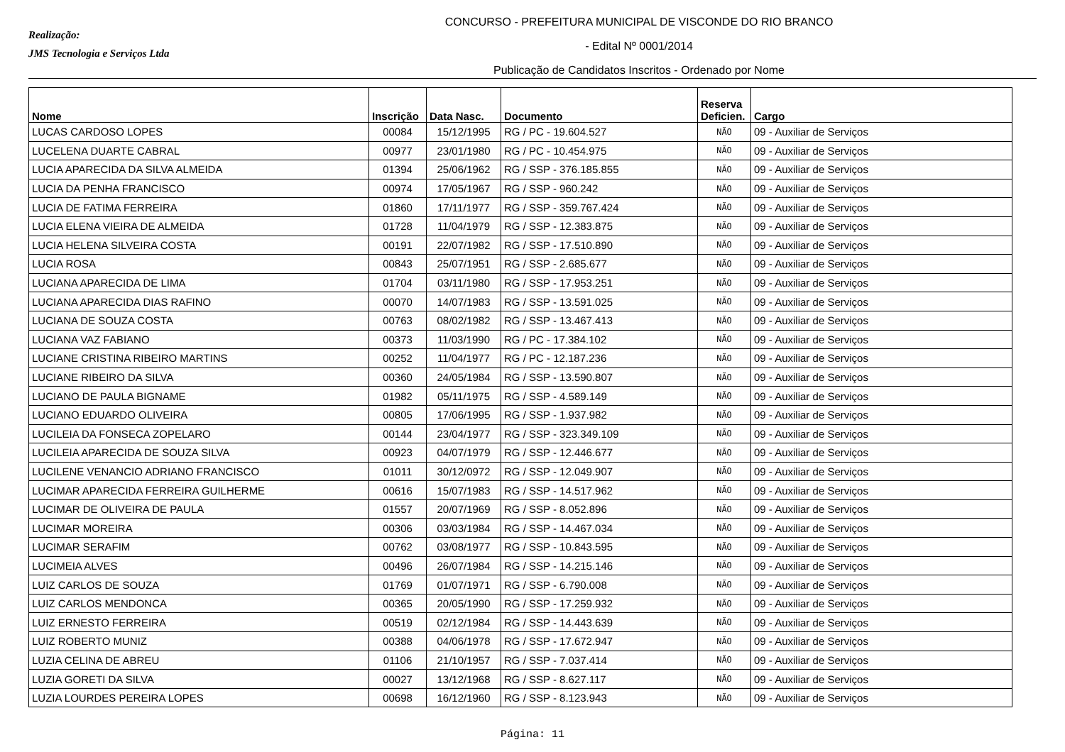Realização:
JMS Tecnologia e Serviços Ltda
CONCURSO - PREFEITURA MUNICIPAL DE VISCONDE DO RIO BRANCO
- Edital Nº 0001/2014
Publicação de Candidatos Inscritos - Ordenado por Nome
| Nome | Inscrição | Data Nasc. | Documento | Reserva Deficien. | Cargo |
| --- | --- | --- | --- | --- | --- |
| LUCAS CARDOSO LOPES | 00084 | 15/12/1995 | RG / PC - 19.604.527 | NÃO | 09 - Auxiliar de Serviços |
| LUCELENA DUARTE CABRAL | 00977 | 23/01/1980 | RG / PC - 10.454.975 | NÃO | 09 - Auxiliar de Serviços |
| LUCIA APARECIDA DA SILVA ALMEIDA | 01394 | 25/06/1962 | RG / SSP - 376.185.855 | NÃO | 09 - Auxiliar de Serviços |
| LUCIA DA PENHA FRANCISCO | 00974 | 17/05/1967 | RG / SSP - 960.242 | NÃO | 09 - Auxiliar de Serviços |
| LUCIA DE FATIMA FERREIRA | 01860 | 17/11/1977 | RG / SSP - 359.767.424 | NÃO | 09 - Auxiliar de Serviços |
| LUCIA ELENA VIEIRA DE ALMEIDA | 01728 | 11/04/1979 | RG / SSP - 12.383.875 | NÃO | 09 - Auxiliar de Serviços |
| LUCIA HELENA SILVEIRA COSTA | 00191 | 22/07/1982 | RG / SSP - 17.510.890 | NÃO | 09 - Auxiliar de Serviços |
| LUCIA ROSA | 00843 | 25/07/1951 | RG / SSP - 2.685.677 | NÃO | 09 - Auxiliar de Serviços |
| LUCIANA APARECIDA DE LIMA | 01704 | 03/11/1980 | RG / SSP - 17.953.251 | NÃO | 09 - Auxiliar de Serviços |
| LUCIANA APARECIDA DIAS RAFINO | 00070 | 14/07/1983 | RG / SSP - 13.591.025 | NÃO | 09 - Auxiliar de Serviços |
| LUCIANA DE SOUZA COSTA | 00763 | 08/02/1982 | RG / SSP - 13.467.413 | NÃO | 09 - Auxiliar de Serviços |
| LUCIANA VAZ FABIANO | 00373 | 11/03/1990 | RG / PC - 17.384.102 | NÃO | 09 - Auxiliar de Serviços |
| LUCIANE CRISTINA RIBEIRO MARTINS | 00252 | 11/04/1977 | RG / PC - 12.187.236 | NÃO | 09 - Auxiliar de Serviços |
| LUCIANE RIBEIRO DA SILVA | 00360 | 24/05/1984 | RG / SSP - 13.590.807 | NÃO | 09 - Auxiliar de Serviços |
| LUCIANO DE PAULA BIGNAME | 01982 | 05/11/1975 | RG / SSP - 4.589.149 | NÃO | 09 - Auxiliar de Serviços |
| LUCIANO EDUARDO OLIVEIRA | 00805 | 17/06/1995 | RG / SSP - 1.937.982 | NÃO | 09 - Auxiliar de Serviços |
| LUCILEIA DA FONSECA ZOPELARO | 00144 | 23/04/1977 | RG / SSP - 323.349.109 | NÃO | 09 - Auxiliar de Serviços |
| LUCILEIA APARECIDA DE SOUZA SILVA | 00923 | 04/07/1979 | RG / SSP - 12.446.677 | NÃO | 09 - Auxiliar de Serviços |
| LUCILENE VENANCIO ADRIANO FRANCISCO | 01011 | 30/12/0972 | RG / SSP - 12.049.907 | NÃO | 09 - Auxiliar de Serviços |
| LUCIMAR APARECIDA FERREIRA GUILHERME | 00616 | 15/07/1983 | RG / SSP - 14.517.962 | NÃO | 09 - Auxiliar de Serviços |
| LUCIMAR DE OLIVEIRA DE PAULA | 01557 | 20/07/1969 | RG / SSP - 8.052.896 | NÃO | 09 - Auxiliar de Serviços |
| LUCIMAR MOREIRA | 00306 | 03/03/1984 | RG / SSP - 14.467.034 | NÃO | 09 - Auxiliar de Serviços |
| LUCIMAR SERAFIM | 00762 | 03/08/1977 | RG / SSP - 10.843.595 | NÃO | 09 - Auxiliar de Serviços |
| LUCIMEIA ALVES | 00496 | 26/07/1984 | RG / SSP - 14.215.146 | NÃO | 09 - Auxiliar de Serviços |
| LUIZ CARLOS DE SOUZA | 01769 | 01/07/1971 | RG / SSP - 6.790.008 | NÃO | 09 - Auxiliar de Serviços |
| LUIZ CARLOS MENDONCA | 00365 | 20/05/1990 | RG / SSP - 17.259.932 | NÃO | 09 - Auxiliar de Serviços |
| LUIZ ERNESTO FERREIRA | 00519 | 02/12/1984 | RG / SSP - 14.443.639 | NÃO | 09 - Auxiliar de Serviços |
| LUIZ ROBERTO MUNIZ | 00388 | 04/06/1978 | RG / SSP - 17.672.947 | NÃO | 09 - Auxiliar de Serviços |
| LUZIA CELINA DE ABREU | 01106 | 21/10/1957 | RG / SSP - 7.037.414 | NÃO | 09 - Auxiliar de Serviços |
| LUZIA GORETI DA SILVA | 00027 | 13/12/1968 | RG / SSP - 8.627.117 | NÃO | 09 - Auxiliar de Serviços |
| LUZIA LOURDES PEREIRA LOPES | 00698 | 16/12/1960 | RG / SSP - 8.123.943 | NÃO | 09 - Auxiliar de Serviços |
Página: 11